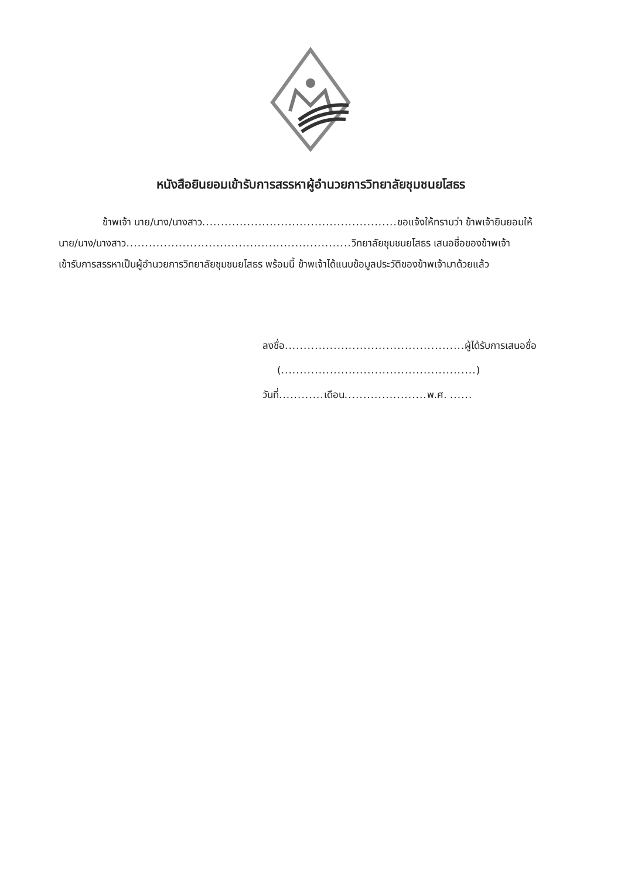หนังสือยินยอมเข้ารับการสรรหาผู้อำนวยการวิทยาลัยชุมชนยโสธร
ข้าพเจ้า นาย/นาง/นางสาว.................................................... ขอแจ้งให้ทราบว่า ข้าพเจ้ายินยอมให้
นาย/นาง/นางสาว............................................................ วิทยาลัยชุมชนยโสธร เสนอชื่อของข้าพเจ้า
เข้ารับการสรรหาเป็นผู้อำนวยการวิทยาลัยชุมชนยโสธร พร้อมนี้ ข้าพเจ้าได้แนบข้อมูลประวัติของข้าพเจ้ามาด้วยแล้ว
ลงชื่อ................................................ ผู้ได้รับการเสนอชื่อ
(....................................................)
วันที่............ เดือน...................... พ.ศ. ......